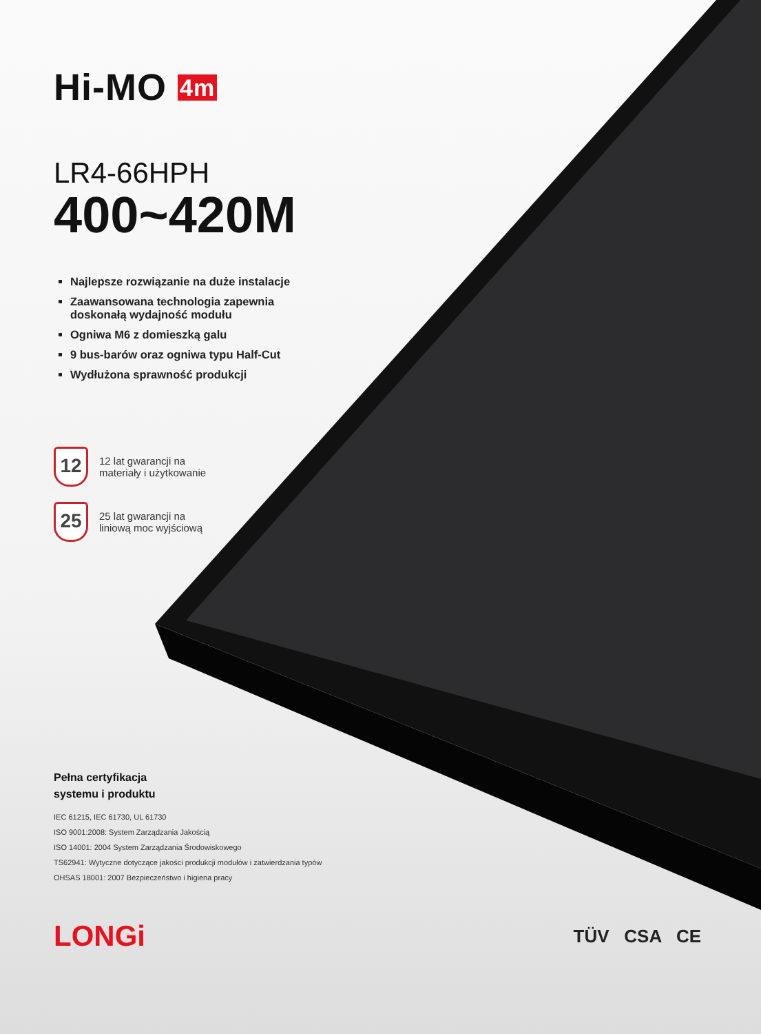Hi-MO 4m
LR4-66HPH
400~420M
Najlepsze rozwiązanie na duże instalacje
Zaawansowana technologia zapewnia doskonałą wydajność modułu
Ogniwa M6 z domieszką galu
9 bus-barów oraz ogniwa typu Half-Cut
Wydłużona sprawność produkcji
12
12 lat gwarancji na
materiały i użytkowanie
25
25 lat gwarancji na
liniową moc wyjściową
Pełna certyfikacja
systemu i produktu
IEC 61215, IEC 61730, UL 61730
ISO 9001:2008: System Zarządzania Jakością
ISO 14001: 2004 System Zarządzania Środowiskowego
TS62941: Wytyczne dotyczące jakości produkcji modułów i zatwierdzania typów
OHSAS 18001: 2007 Bezpieczeństwo i higiena pracy
LONGi
TÜV CSA CE